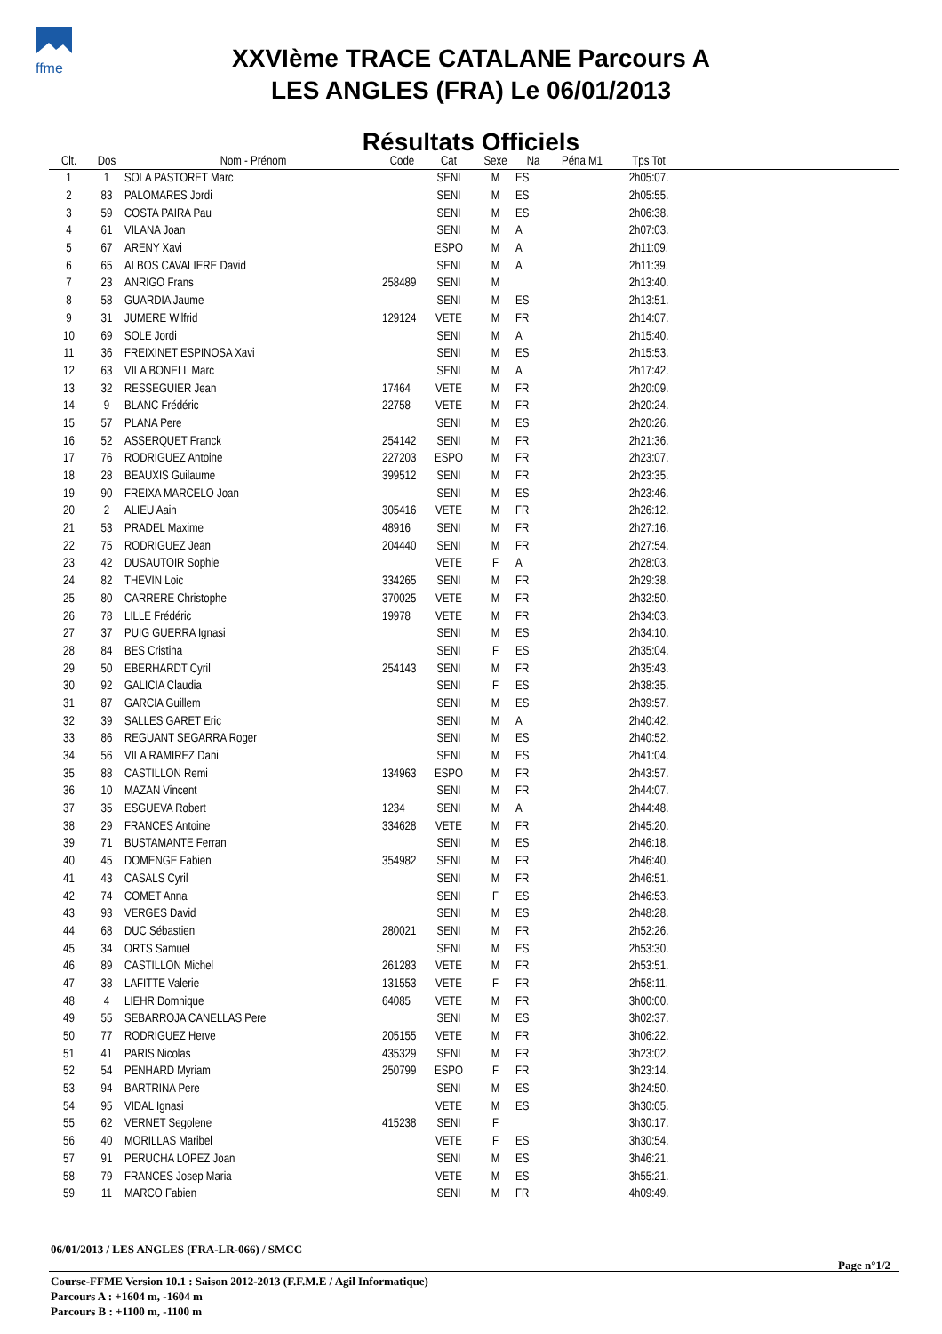ffme
XXVIème TRACE CATALANE Parcours A
LES ANGLES (FRA) Le 06/01/2013
Résultats Officiels
| Clt. | Dos | Nom - Prénom | Code | Cat | Sexe | Na | Péna M1 | Tps Tot | |
| --- | --- | --- | --- | --- | --- | --- | --- | --- | --- |
| 1 | 1 | SOLA PASTORET Marc | | SENI | M | ES | | 2h05:07. | |
| 2 | 83 | PALOMARES Jordi | | SENI | M | ES | | 2h05:55. | |
| 3 | 59 | COSTA PAIRA Pau | | SENI | M | ES | | 2h06:38. | |
| 4 | 61 | VILANA Joan | | SENI | M | A | | 2h07:03. | |
| 5 | 67 | ARENY Xavi | | ESPO | M | A | | 2h11:09. | |
| 6 | 65 | ALBOS CAVALIERE David | | SENI | M | A | | 2h11:39. | |
| 7 | 23 | ANRIGO Frans | 258489 | SENI | M | | | 2h13:40. | |
| 8 | 58 | GUARDIA Jaume | | SENI | M | ES | | 2h13:51. | |
| 9 | 31 | JUMERE Wilfrid | 129124 | VETE | M | FR | | 2h14:07. | |
| 10 | 69 | SOLE Jordi | | SENI | M | A | | 2h15:40. | |
| 11 | 36 | FREIXINET ESPINOSA Xavi | | SENI | M | ES | | 2h15:53. | |
| 12 | 63 | VILA BONELL Marc | | SENI | M | A | | 2h17:42. | |
| 13 | 32 | RESSEGUIER Jean | 17464 | VETE | M | FR | | 2h20:09. | |
| 14 | 9 | BLANC Frédéric | 22758 | VETE | M | FR | | 2h20:24. | |
| 15 | 57 | PLANA Pere | | SENI | M | ES | | 2h20:26. | |
| 16 | 52 | ASSERQUET Franck | 254142 | SENI | M | FR | | 2h21:36. | |
| 17 | 76 | RODRIGUEZ Antoine | 227203 | ESPO | M | FR | | 2h23:07. | |
| 18 | 28 | BEAUXIS Guilaume | 399512 | SENI | M | FR | | 2h23:35. | |
| 19 | 90 | FREIXA MARCELO Joan | | SENI | M | ES | | 2h23:46. | |
| 20 | 2 | ALIEU Aain | 305416 | VETE | M | FR | | 2h26:12. | |
| 21 | 53 | PRADEL Maxime | 48916 | SENI | M | FR | | 2h27:16. | |
| 22 | 75 | RODRIGUEZ Jean | 204440 | SENI | M | FR | | 2h27:54. | |
| 23 | 42 | DUSAUTOIR Sophie | | VETE | F | A | | 2h28:03. | |
| 24 | 82 | THEVIN Loic | 334265 | SENI | M | FR | | 2h29:38. | |
| 25 | 80 | CARRERE Christophe | 370025 | VETE | M | FR | | 2h32:50. | |
| 26 | 78 | LILLE Frédéric | 19978 | VETE | M | FR | | 2h34:03. | |
| 27 | 37 | PUIG GUERRA Ignasi | | SENI | M | ES | | 2h34:10. | |
| 28 | 84 | BES Cristina | | SENI | F | ES | | 2h35:04. | |
| 29 | 50 | EBERHARDT Cyril | 254143 | SENI | M | FR | | 2h35:43. | |
| 30 | 92 | GALICIA Claudia | | SENI | F | ES | | 2h38:35. | |
| 31 | 87 | GARCIA Guillem | | SENI | M | ES | | 2h39:57. | |
| 32 | 39 | SALLES GARET Eric | | SENI | M | A | | 2h40:42. | |
| 33 | 86 | REGUANT SEGARRA Roger | | SENI | M | ES | | 2h40:52. | |
| 34 | 56 | VILA RAMIREZ Dani | | SENI | M | ES | | 2h41:04. | |
| 35 | 88 | CASTILLON Remi | 134963 | ESPO | M | FR | | 2h43:57. | |
| 36 | 10 | MAZAN Vincent | | SENI | M | FR | | 2h44:07. | |
| 37 | 35 | ESGUEVA Robert | 1234 | SENI | M | A | | 2h44:48. | |
| 38 | 29 | FRANCES Antoine | 334628 | VETE | M | FR | | 2h45:20. | |
| 39 | 71 | BUSTAMANTE Ferran | | SENI | M | ES | | 2h46:18. | |
| 40 | 45 | DOMENGE Fabien | 354982 | SENI | M | FR | | 2h46:40. | |
| 41 | 43 | CASALS Cyril | | SENI | M | FR | | 2h46:51. | |
| 42 | 74 | COMET Anna | | SENI | F | ES | | 2h46:53. | |
| 43 | 93 | VERGES David | | SENI | M | ES | | 2h48:28. | |
| 44 | 68 | DUC Sébastien | 280021 | SENI | M | FR | | 2h52:26. | |
| 45 | 34 | ORTS Samuel | | SENI | M | ES | | 2h53:30. | |
| 46 | 89 | CASTILLON Michel | 261283 | VETE | M | FR | | 2h53:51. | |
| 47 | 38 | LAFITTE Valerie | 131553 | VETE | F | FR | | 2h58:11. | |
| 48 | 4 | LIEHR Domnique | 64085 | VETE | M | FR | | 3h00:00. | |
| 49 | 55 | SEBARROJA CANELLAS Pere | | SENI | M | ES | | 3h02:37. | |
| 50 | 77 | RODRIGUEZ Herve | 205155 | VETE | M | FR | | 3h06:22. | |
| 51 | 41 | PARIS Nicolas | 435329 | SENI | M | FR | | 3h23:02. | |
| 52 | 54 | PENHARD Myriam | 250799 | ESPO | F | FR | | 3h23:14. | |
| 53 | 94 | BARTRINA Pere | | SENI | M | ES | | 3h24:50. | |
| 54 | 95 | VIDAL Ignasi | | VETE | M | ES | | 3h30:05. | |
| 55 | 62 | VERNET Segolene | 415238 | SENI | F | | | 3h30:17. | |
| 56 | 40 | MORILLAS Maribel | | VETE | F | ES | | 3h30:54. | |
| 57 | 91 | PERUCHA LOPEZ Joan | | SENI | M | ES | | 3h46:21. | |
| 58 | 79 | FRANCES Josep Maria | | VETE | M | ES | | 3h55:21. | |
| 59 | 11 | MARCO Fabien | | SENI | M | FR | | 4h09:49. | |
06/01/2013 / LES ANGLES (FRA-LR-066) / SMCC
Page n°1/2
Course-FFME Version 10.1 : Saison 2012-2013 (F.F.M.E / Agil Informatique)
Parcours A : +1604 m, -1604 m
Parcours B : +1100 m, -1100 m